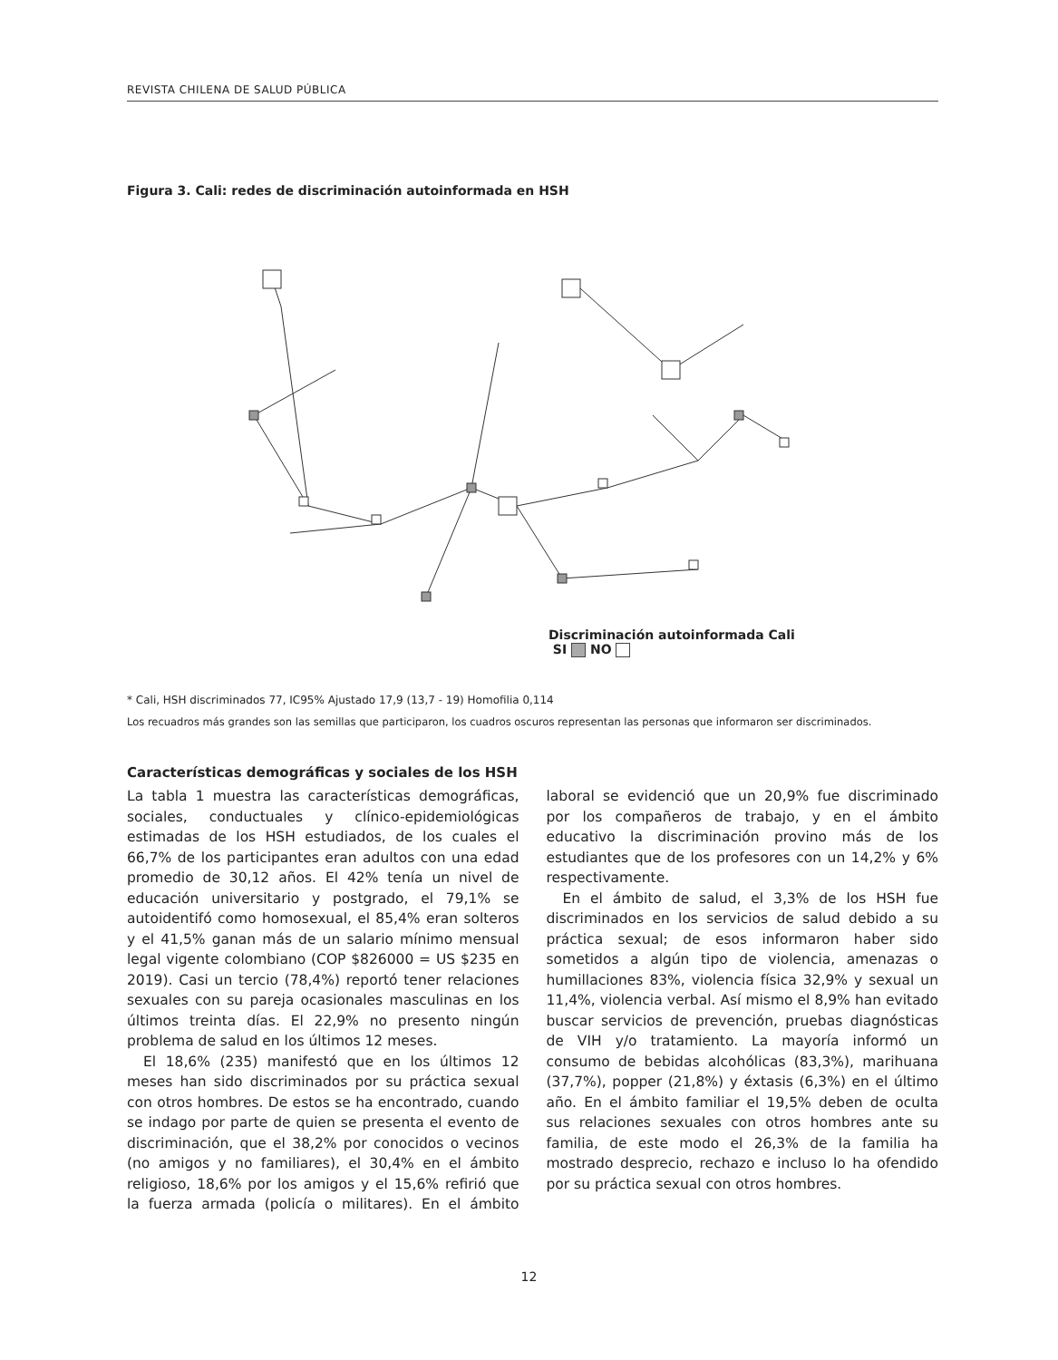REVISTA CHILENA DE SALUD PÚBLICA
Figura 3. Cali: redes de discriminación autoinformada en HSH
Discriminación autoinformada Cali
SI NO
* Cali, HSH discriminados 77, IC95% Ajustado 17,9 (13,7 - 19) Homofilia 0,114
Los recuadros más grandes son las semillas que participaron, los cuadros oscuros representan las personas que informaron ser discriminados.
Características demográficas y sociales de los HSH
La tabla 1 muestra las características demográficas, sociales, conductuales y clínico-epidemiológicas estimadas de los HSH estudiados, de los cuales el 66,7% de los participantes eran adultos con una edad promedio de 30,12 años. El 42% tenía un nivel de educación universitario y postgrado, el 79,1% se autoidentifó como homosexual, el 85,4% eran solteros y el 41,5% ganan más de un salario mínimo mensual legal vigente colombiano (COP $826000 = US $235 en 2019). Casi un tercio (78,4%) reportó tener relaciones sexuales con su pareja ocasionales masculinas en los últimos treinta días. El 22,9% no presento ningún problema de salud en los últimos 12 meses.
El 18,6% (235) manifestó que en los últimos 12 meses han sido discriminados por su práctica sexual con otros hombres. De estos se ha encontrado, cuando se indago por parte de quien se presenta el evento de discriminación, que el 38,2% por conocidos o vecinos (no amigos y no familiares), el 30,4% en el ámbito religioso, 18,6% por los amigos y el 15,6% refirió que la fuerza armada (policía o militares). En el ámbito laboral se evidenció que un 20,9% fue discriminado por los compañeros de trabajo, y en el ámbito educativo la discriminación provino más de los estudiantes que de los profesores con un 14,2% y 6% respectivamente.
En el ámbito de salud, el 3,3% de los HSH fue discriminados en los servicios de salud debido a su práctica sexual; de esos informaron haber sido sometidos a algún tipo de violencia, amenazas o humillaciones 83%, violencia física 32,9% y sexual un 11,4%, violencia verbal. Así mismo el 8,9% han evitado buscar servicios de prevención, pruebas diagnósticas de VIH y/o tratamiento. La mayoría informó un consumo de bebidas alcohólicas (83,3%), marihuana (37,7%), popper (21,8%) y éxtasis (6,3%) en el último año. En el ámbito familiar el 19,5% deben de oculta sus relaciones sexuales con otros hombres ante su familia, de este modo el 26,3% de la familia ha mostrado desprecio, rechazo e incluso lo ha ofendido por su práctica sexual con otros hombres.
12